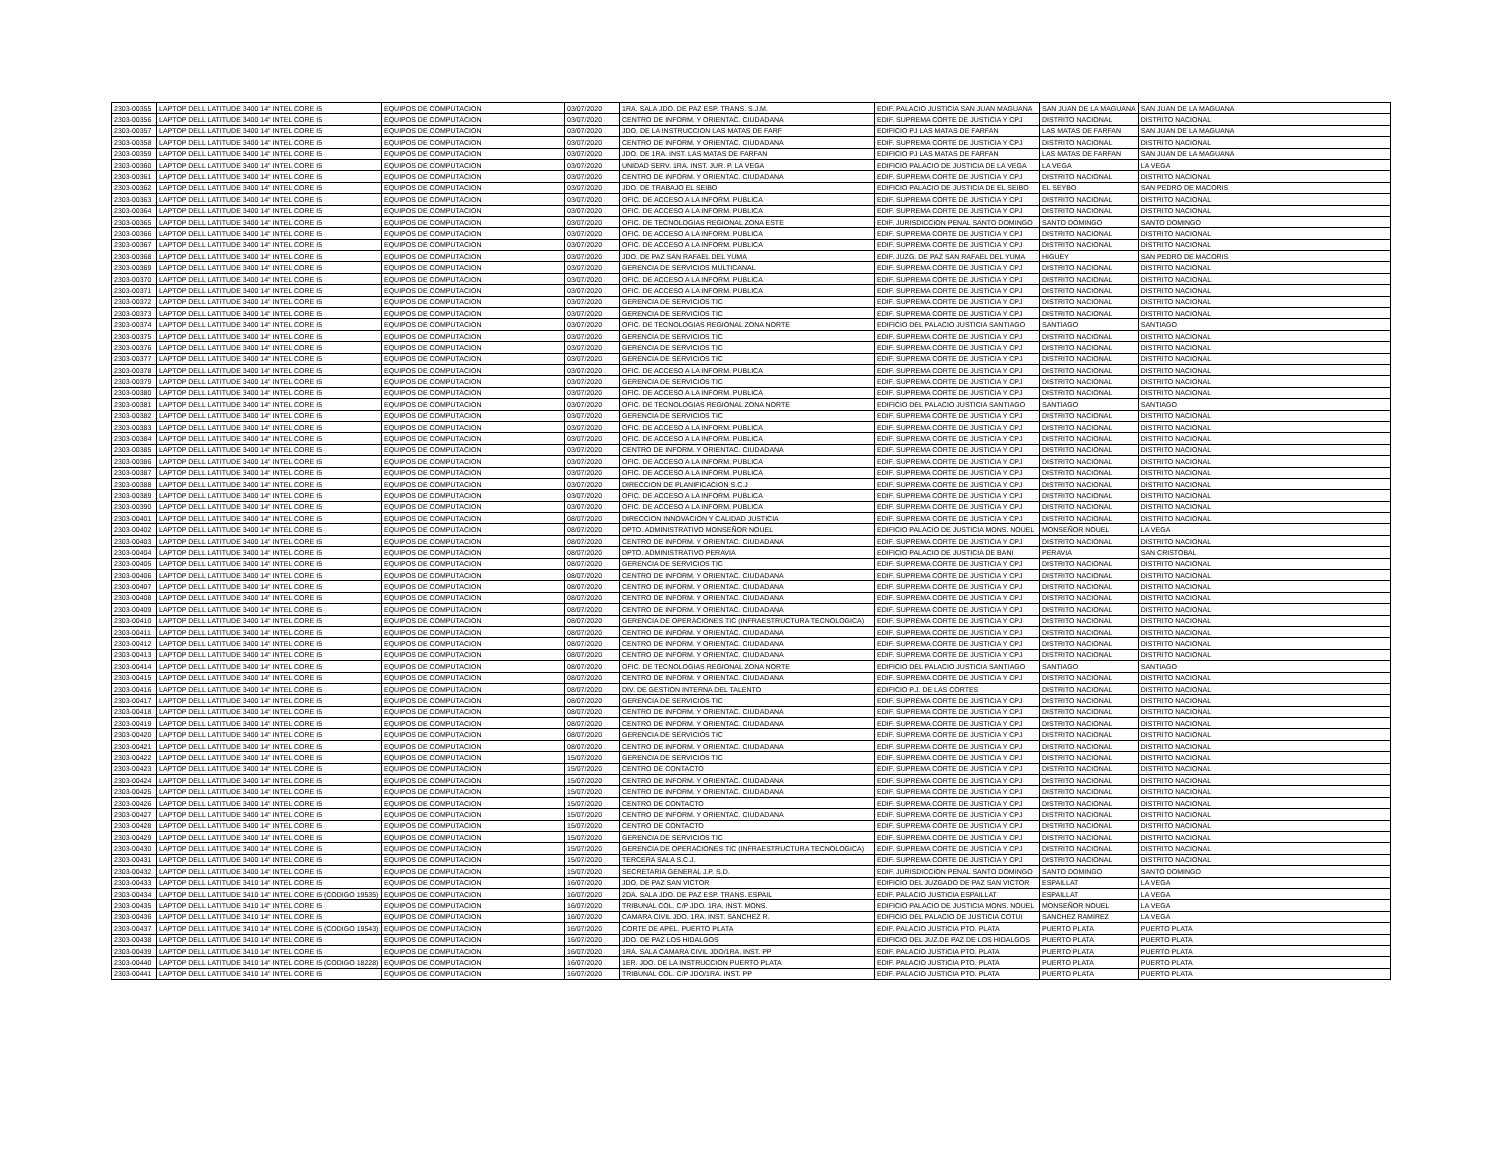| 2303-00355 | LAPTOP DELL LATITUDE 3400 14" INTEL CORE I5 | EQUIPOS DE COMPUTACION | 03/07/2020 | 1RA. SALA JDO. DE PAZ ESP. TRANS. S.J.M. | EDIF. PALACIO JUSTICIA SAN JUAN MAGUANA | SAN JUAN DE LA MAGUANA | SAN JUAN DE LA MAGUANA |
| 2303-00356 | LAPTOP DELL LATITUDE 3400 14" INTEL CORE I5 | EQUIPOS DE COMPUTACION | 03/07/2020 | CENTRO DE INFORM. Y ORIENTAC. CIUDADANA | EDIF. SUPREMA CORTE DE JUSTICIA Y CPJ | DISTRITO NACIONAL | DISTRITO NACIONAL |
| 2303-00357 | LAPTOP DELL LATITUDE 3400 14" INTEL CORE I5 | EQUIPOS DE COMPUTACION | 03/07/2020 | JDO. DE LA INSTRUCCION LAS MATAS DE FARF | EDIFICIO PJ LAS MATAS DE FARFAN | LAS MATAS DE FARFAN | SAN JUAN DE LA MAGUANA |
| 2303-00358 | LAPTOP DELL LATITUDE 3400 14" INTEL CORE I5 | EQUIPOS DE COMPUTACION | 03/07/2020 | CENTRO DE INFORM. Y ORIENTAC. CIUDADANA | EDIF. SUPREMA CORTE DE JUSTICIA Y CPJ | DISTRITO NACIONAL | DISTRITO NACIONAL |
| 2303-00359 | LAPTOP DELL LATITUDE 3400 14" INTEL CORE I5 | EQUIPOS DE COMPUTACION | 03/07/2020 | JDO. DE 1RA. INST. LAS MATAS DE FARFAN | EDIFICIO PJ LAS MATAS DE FARFAN | LAS MATAS DE FARFAN | SAN JUAN DE LA MAGUANA |
| 2303-00360 | LAPTOP DELL LATITUDE 3400 14" INTEL CORE I5 | EQUIPOS DE COMPUTACION | 03/07/2020 | UNIDAD SERV. 1RA. INST. JUR. P. LA VEGA | EDIFICIO PALACIO DE JUSTICIA DE LA VEGA | LA VEGA | LA VEGA |
| 2303-00361 | LAPTOP DELL LATITUDE 3400 14" INTEL CORE I5 | EQUIPOS DE COMPUTACION | 03/07/2020 | CENTRO DE INFORM. Y ORIENTAC. CIUDADANA | EDIF. SUPREMA CORTE DE JUSTICIA Y CPJ | DISTRITO NACIONAL | DISTRITO NACIONAL |
| 2303-00362 | LAPTOP DELL LATITUDE 3400 14" INTEL CORE I5 | EQUIPOS DE COMPUTACION | 03/07/2020 | JDO. DE TRABAJO EL SEIBO | EDIFICIO PALACIO DE JUSTICIA DE EL SEIBO | EL SEYBO | SAN PEDRO DE MACORIS |
| 2303-00363 | LAPTOP DELL LATITUDE 3400 14" INTEL CORE I5 | EQUIPOS DE COMPUTACION | 03/07/2020 | OFIC. DE ACCESO A LA INFORM. PUBLICA | EDIF. SUPREMA CORTE DE JUSTICIA Y CPJ | DISTRITO NACIONAL | DISTRITO NACIONAL |
| 2303-00364 | LAPTOP DELL LATITUDE 3400 14" INTEL CORE I5 | EQUIPOS DE COMPUTACION | 03/07/2020 | OFIC. DE ACCESO A LA INFORM. PUBLICA | EDIF. SUPREMA CORTE DE JUSTICIA Y CPJ | DISTRITO NACIONAL | DISTRITO NACIONAL |
| 2303-00365 | LAPTOP DELL LATITUDE 3400 14" INTEL CORE I5 | EQUIPOS DE COMPUTACION | 03/07/2020 | OFIC. DE TECNOLOGIAS REGIONAL ZONA ESTE | EDIF. JURISDICCION PENAL SANTO DOMINGO | SANTO DOMINGO | SANTO DOMINGO |
| 2303-00366 | LAPTOP DELL LATITUDE 3400 14" INTEL CORE I5 | EQUIPOS DE COMPUTACION | 03/07/2020 | OFIC. DE ACCESO A LA INFORM. PUBLICA | EDIF. SUPREMA CORTE DE JUSTICIA Y CPJ | DISTRITO NACIONAL | DISTRITO NACIONAL |
| 2303-00367 | LAPTOP DELL LATITUDE 3400 14" INTEL CORE I5 | EQUIPOS DE COMPUTACION | 03/07/2020 | OFIC. DE ACCESO A LA INFORM. PUBLICA | EDIF. SUPREMA CORTE DE JUSTICIA Y CPJ | DISTRITO NACIONAL | DISTRITO NACIONAL |
| 2303-00368 | LAPTOP DELL LATITUDE 3400 14" INTEL CORE I5 | EQUIPOS DE COMPUTACION | 03/07/2020 | JDO. DE PAZ SAN RAFAEL DEL YUMA | EDIF. JUZG. DE PAZ SAN RAFAEL DEL YUMA | HIGUEY | SAN PEDRO DE MACORIS |
| 2303-00369 | LAPTOP DELL LATITUDE 3400 14" INTEL CORE I5 | EQUIPOS DE COMPUTACION | 03/07/2020 | GERENCIA DE SERVICIOS MULTICANAL | EDIF. SUPREMA CORTE DE JUSTICIA Y CPJ | DISTRITO NACIONAL | DISTRITO NACIONAL |
| 2303-00370 | LAPTOP DELL LATITUDE 3400 14" INTEL CORE I5 | EQUIPOS DE COMPUTACION | 03/07/2020 | OFIC. DE ACCESO A LA INFORM. PUBLICA | EDIF. SUPREMA CORTE DE JUSTICIA Y CPJ | DISTRITO NACIONAL | DISTRITO NACIONAL |
| 2303-00371 | LAPTOP DELL LATITUDE 3400 14" INTEL CORE I5 | EQUIPOS DE COMPUTACION | 03/07/2020 | OFIC. DE ACCESO A LA INFORM. PUBLICA | EDIF. SUPREMA CORTE DE JUSTICIA Y CPJ | DISTRITO NACIONAL | DISTRITO NACIONAL |
| 2303-00372 | LAPTOP DELL LATITUDE 3400 14" INTEL CORE I5 | EQUIPOS DE COMPUTACION | 03/07/2020 | GERENCIA DE SERVICIOS TIC | EDIF. SUPREMA CORTE DE JUSTICIA Y CPJ | DISTRITO NACIONAL | DISTRITO NACIONAL |
| 2303-00373 | LAPTOP DELL LATITUDE 3400 14" INTEL CORE I5 | EQUIPOS DE COMPUTACION | 03/07/2020 | GERENCIA DE SERVICIOS TIC | EDIF. SUPREMA CORTE DE JUSTICIA Y CPJ | DISTRITO NACIONAL | DISTRITO NACIONAL |
| 2303-00374 | LAPTOP DELL LATITUDE 3400 14" INTEL CORE I5 | EQUIPOS DE COMPUTACION | 03/07/2020 | OFIC. DE TECNOLOGIAS REGIONAL ZONA NORTE | EDIFICIO DEL PALACIO JUSTICIA SANTIAGO | SANTIAGO | SANTIAGO |
| 2303-00375 | LAPTOP DELL LATITUDE 3400 14" INTEL CORE I5 | EQUIPOS DE COMPUTACION | 03/07/2020 | GERENCIA DE SERVICIOS TIC | EDIF. SUPREMA CORTE DE JUSTICIA Y CPJ | DISTRITO NACIONAL | DISTRITO NACIONAL |
| 2303-00376 | LAPTOP DELL LATITUDE 3400 14" INTEL CORE I5 | EQUIPOS DE COMPUTACION | 03/07/2020 | GERENCIA DE SERVICIOS TIC | EDIF. SUPREMA CORTE DE JUSTICIA Y CPJ | DISTRITO NACIONAL | DISTRITO NACIONAL |
| 2303-00377 | LAPTOP DELL LATITUDE 3400 14" INTEL CORE I5 | EQUIPOS DE COMPUTACION | 03/07/2020 | GERENCIA DE SERVICIOS TIC | EDIF. SUPREMA CORTE DE JUSTICIA Y CPJ | DISTRITO NACIONAL | DISTRITO NACIONAL |
| 2303-00378 | LAPTOP DELL LATITUDE 3400 14" INTEL CORE I5 | EQUIPOS DE COMPUTACION | 03/07/2020 | OFIC. DE ACCESO A LA INFORM. PUBLICA | EDIF. SUPREMA CORTE DE JUSTICIA Y CPJ | DISTRITO NACIONAL | DISTRITO NACIONAL |
| 2303-00379 | LAPTOP DELL LATITUDE 3400 14" INTEL CORE I5 | EQUIPOS DE COMPUTACION | 03/07/2020 | GERENCIA DE SERVICIOS TIC | EDIF. SUPREMA CORTE DE JUSTICIA Y CPJ | DISTRITO NACIONAL | DISTRITO NACIONAL |
| 2303-00380 | LAPTOP DELL LATITUDE 3400 14" INTEL CORE I5 | EQUIPOS DE COMPUTACION | 03/07/2020 | OFIC. DE ACCESO A LA INFORM. PUBLICA | EDIF. SUPREMA CORTE DE JUSTICIA Y CPJ | DISTRITO NACIONAL | DISTRITO NACIONAL |
| 2303-00381 | LAPTOP DELL LATITUDE 3400 14" INTEL CORE I5 | EQUIPOS DE COMPUTACION | 03/07/2020 | OFIC. DE TECNOLOGIAS REGIONAL ZONA NORTE | EDIFICIO DEL PALACIO JUSTICIA SANTIAGO | SANTIAGO | SANTIAGO |
| 2303-00382 | LAPTOP DELL LATITUDE 3400 14" INTEL CORE I5 | EQUIPOS DE COMPUTACION | 03/07/2020 | GERENCIA DE SERVICIOS TIC | EDIF. SUPREMA CORTE DE JUSTICIA Y CPJ | DISTRITO NACIONAL | DISTRITO NACIONAL |
| 2303-00383 | LAPTOP DELL LATITUDE 3400 14" INTEL CORE I5 | EQUIPOS DE COMPUTACION | 03/07/2020 | OFIC. DE ACCESO A LA INFORM. PUBLICA | EDIF. SUPREMA CORTE DE JUSTICIA Y CPJ | DISTRITO NACIONAL | DISTRITO NACIONAL |
| 2303-00384 | LAPTOP DELL LATITUDE 3400 14" INTEL CORE I5 | EQUIPOS DE COMPUTACION | 03/07/2020 | OFIC. DE ACCESO A LA INFORM. PUBLICA | EDIF. SUPREMA CORTE DE JUSTICIA Y CPJ | DISTRITO NACIONAL | DISTRITO NACIONAL |
| 2303-00385 | LAPTOP DELL LATITUDE 3400 14" INTEL CORE I5 | EQUIPOS DE COMPUTACION | 03/07/2020 | CENTRO DE INFORM. Y ORIENTAC. CIUDADANA | EDIF. SUPREMA CORTE DE JUSTICIA Y CPJ | DISTRITO NACIONAL | DISTRITO NACIONAL |
| 2303-00386 | LAPTOP DELL LATITUDE 3400 14" INTEL CORE I5 | EQUIPOS DE COMPUTACION | 03/07/2020 | OFIC. DE ACCESO A LA INFORM. PUBLICA | EDIF. SUPREMA CORTE DE JUSTICIA Y CPJ | DISTRITO NACIONAL | DISTRITO NACIONAL |
| 2303-00387 | LAPTOP DELL LATITUDE 3400 14" INTEL CORE I5 | EQUIPOS DE COMPUTACION | 03/07/2020 | OFIC. DE ACCESO A LA INFORM. PUBLICA | EDIF. SUPREMA CORTE DE JUSTICIA Y CPJ | DISTRITO NACIONAL | DISTRITO NACIONAL |
| 2303-00388 | LAPTOP DELL LATITUDE 3400 14" INTEL CORE I5 | EQUIPOS DE COMPUTACION | 03/07/2020 | DIRECCION DE PLANIFICACION S.C.J | EDIF. SUPREMA CORTE DE JUSTICIA Y CPJ | DISTRITO NACIONAL | DISTRITO NACIONAL |
| 2303-00389 | LAPTOP DELL LATITUDE 3400 14" INTEL CORE I5 | EQUIPOS DE COMPUTACION | 03/07/2020 | OFIC. DE ACCESO A LA INFORM. PUBLICA | EDIF. SUPREMA CORTE DE JUSTICIA Y CPJ | DISTRITO NACIONAL | DISTRITO NACIONAL |
| 2303-00390 | LAPTOP DELL LATITUDE 3400 14" INTEL CORE I5 | EQUIPOS DE COMPUTACION | 03/07/2020 | OFIC. DE ACCESO A LA INFORM. PUBLICA | EDIF. SUPREMA CORTE DE JUSTICIA Y CPJ | DISTRITO NACIONAL | DISTRITO NACIONAL |
| 2303-00401 | LAPTOP DELL LATITUDE 3400 14" INTEL CORE I5 | EQUIPOS DE COMPUTACION | 08/07/2020 | DIRECCION INNOVACION Y CALIDAD JUSTICIA | EDIF. SUPREMA CORTE DE JUSTICIA Y CPJ | DISTRITO NACIONAL | DISTRITO NACIONAL |
| 2303-00402 | LAPTOP DELL LATITUDE 3400 14" INTEL CORE I5 | EQUIPOS DE COMPUTACION | 08/07/2020 | DPTO. ADMINISTRATIVO MONSEÑOR NOUEL | EDIFICIO PALACIO DE JUSTICIA MONS. NOUEL | MONSEÑOR NOUEL | LA VEGA |
| 2303-00403 | LAPTOP DELL LATITUDE 3400 14" INTEL CORE I5 | EQUIPOS DE COMPUTACION | 08/07/2020 | CENTRO DE INFORM. Y ORIENTAC. CIUDADANA | EDIF. SUPREMA CORTE DE JUSTICIA Y CPJ | DISTRITO NACIONAL | DISTRITO NACIONAL |
| 2303-00404 | LAPTOP DELL LATITUDE 3400 14" INTEL CORE I5 | EQUIPOS DE COMPUTACION | 08/07/2020 | DPTO. ADMINISTRATIVO PERAVIA | EDIFICIO PALACIO DE JUSTICIA DE BANI | PERAVIA | SAN CRISTOBAL |
| 2303-00405 | LAPTOP DELL LATITUDE 3400 14" INTEL CORE I5 | EQUIPOS DE COMPUTACION | 08/07/2020 | GERENCIA DE SERVICIOS TIC | EDIF. SUPREMA CORTE DE JUSTICIA Y CPJ | DISTRITO NACIONAL | DISTRITO NACIONAL |
| 2303-00406 | LAPTOP DELL LATITUDE 3400 14" INTEL CORE I5 | EQUIPOS DE COMPUTACION | 08/07/2020 | CENTRO DE INFORM. Y ORIENTAC. CIUDADANA | EDIF. SUPREMA CORTE DE JUSTICIA Y CPJ | DISTRITO NACIONAL | DISTRITO NACIONAL |
| 2303-00407 | LAPTOP DELL LATITUDE 3400 14" INTEL CORE I5 | EQUIPOS DE COMPUTACION | 08/07/2020 | CENTRO DE INFORM. Y ORIENTAC. CIUDADANA | EDIF. SUPREMA CORTE DE JUSTICIA Y CPJ | DISTRITO NACIONAL | DISTRITO NACIONAL |
| 2303-00408 | LAPTOP DELL LATITUDE 3400 14" INTEL CORE I5 | EQUIPOS DE COMPUTACION | 08/07/2020 | CENTRO DE INFORM. Y ORIENTAC. CIUDADANA | EDIF. SUPREMA CORTE DE JUSTICIA Y CPJ | DISTRITO NACIONAL | DISTRITO NACIONAL |
| 2303-00409 | LAPTOP DELL LATITUDE 3400 14" INTEL CORE I5 | EQUIPOS DE COMPUTACION | 08/07/2020 | CENTRO DE INFORM. Y ORIENTAC. CIUDADANA | EDIF. SUPREMA CORTE DE JUSTICIA Y CPJ | DISTRITO NACIONAL | DISTRITO NACIONAL |
| 2303-00410 | LAPTOP DELL LATITUDE 3400 14" INTEL CORE I5 | EQUIPOS DE COMPUTACION | 08/07/2020 | GERENCIA DE OPERACIONES TIC (INFRAESTRUCTURA TECNOLOGICA) | EDIF. SUPREMA CORTE DE JUSTICIA Y CPJ | DISTRITO NACIONAL | DISTRITO NACIONAL |
| 2303-00411 | LAPTOP DELL LATITUDE 3400 14" INTEL CORE I5 | EQUIPOS DE COMPUTACION | 08/07/2020 | CENTRO DE INFORM. Y ORIENTAC. CIUDADANA | EDIF. SUPREMA CORTE DE JUSTICIA Y CPJ | DISTRITO NACIONAL | DISTRITO NACIONAL |
| 2303-00412 | LAPTOP DELL LATITUDE 3400 14" INTEL CORE I5 | EQUIPOS DE COMPUTACION | 08/07/2020 | CENTRO DE INFORM. Y ORIENTAC. CIUDADANA | EDIF. SUPREMA CORTE DE JUSTICIA Y CPJ | DISTRITO NACIONAL | DISTRITO NACIONAL |
| 2303-00413 | LAPTOP DELL LATITUDE 3400 14" INTEL CORE I5 | EQUIPOS DE COMPUTACION | 08/07/2020 | CENTRO DE INFORM. Y ORIENTAC. CIUDADANA | EDIF. SUPREMA CORTE DE JUSTICIA Y CPJ | DISTRITO NACIONAL | DISTRITO NACIONAL |
| 2303-00414 | LAPTOP DELL LATITUDE 3400 14" INTEL CORE I5 | EQUIPOS DE COMPUTACION | 08/07/2020 | OFIC. DE TECNOLOGIAS REGIONAL ZONA NORTE | EDIFICIO DEL PALACIO JUSTICIA SANTIAGO | SANTIAGO | SANTIAGO |
| 2303-00415 | LAPTOP DELL LATITUDE 3400 14" INTEL CORE I5 | EQUIPOS DE COMPUTACION | 08/07/2020 | CENTRO DE INFORM. Y ORIENTAC. CIUDADANA | EDIF. SUPREMA CORTE DE JUSTICIA Y CPJ | DISTRITO NACIONAL | DISTRITO NACIONAL |
| 2303-00416 | LAPTOP DELL LATITUDE 3400 14" INTEL CORE I5 | EQUIPOS DE COMPUTACION | 08/07/2020 | DIV. DE GESTION INTERNA DEL TALENTO | EDIFICIO P.J. DE LAS CORTES | DISTRITO NACIONAL | DISTRITO NACIONAL |
| 2303-00417 | LAPTOP DELL LATITUDE 3400 14" INTEL CORE I5 | EQUIPOS DE COMPUTACION | 08/07/2020 | GERENCIA DE SERVICIOS TIC | EDIF. SUPREMA CORTE DE JUSTICIA Y CPJ | DISTRITO NACIONAL | DISTRITO NACIONAL |
| 2303-00418 | LAPTOP DELL LATITUDE 3400 14" INTEL CORE I5 | EQUIPOS DE COMPUTACION | 08/07/2020 | CENTRO DE INFORM. Y ORIENTAC. CIUDADANA | EDIF. SUPREMA CORTE DE JUSTICIA Y CPJ | DISTRITO NACIONAL | DISTRITO NACIONAL |
| 2303-00419 | LAPTOP DELL LATITUDE 3400 14" INTEL CORE I5 | EQUIPOS DE COMPUTACION | 08/07/2020 | CENTRO DE INFORM. Y ORIENTAC. CIUDADANA | EDIF. SUPREMA CORTE DE JUSTICIA Y CPJ | DISTRITO NACIONAL | DISTRITO NACIONAL |
| 2303-00420 | LAPTOP DELL LATITUDE 3400 14" INTEL CORE I5 | EQUIPOS DE COMPUTACION | 08/07/2020 | GERENCIA DE SERVICIOS TIC | EDIF. SUPREMA CORTE DE JUSTICIA Y CPJ | DISTRITO NACIONAL | DISTRITO NACIONAL |
| 2303-00421 | LAPTOP DELL LATITUDE 3400 14" INTEL CORE I5 | EQUIPOS DE COMPUTACION | 08/07/2020 | CENTRO DE INFORM. Y ORIENTAC. CIUDADANA | EDIF. SUPREMA CORTE DE JUSTICIA Y CPJ | DISTRITO NACIONAL | DISTRITO NACIONAL |
| 2303-00422 | LAPTOP DELL LATITUDE 3400 14" INTEL CORE I5 | EQUIPOS DE COMPUTACION | 15/07/2020 | GERENCIA DE SERVICIOS TIC | EDIF. SUPREMA CORTE DE JUSTICIA Y CPJ | DISTRITO NACIONAL | DISTRITO NACIONAL |
| 2303-00423 | LAPTOP DELL LATITUDE 3400 14" INTEL CORE I5 | EQUIPOS DE COMPUTACION | 15/07/2020 | CENTRO DE CONTACTO | EDIF. SUPREMA CORTE DE JUSTICIA Y CPJ | DISTRITO NACIONAL | DISTRITO NACIONAL |
| 2303-00424 | LAPTOP DELL LATITUDE 3400 14" INTEL CORE I5 | EQUIPOS DE COMPUTACION | 15/07/2020 | CENTRO DE INFORM. Y ORIENTAC. CIUDADANA | EDIF. SUPREMA CORTE DE JUSTICIA Y CPJ | DISTRITO NACIONAL | DISTRITO NACIONAL |
| 2303-00425 | LAPTOP DELL LATITUDE 3400 14" INTEL CORE I5 | EQUIPOS DE COMPUTACION | 15/07/2020 | CENTRO DE INFORM. Y ORIENTAC. CIUDADANA | EDIF. SUPREMA CORTE DE JUSTICIA Y CPJ | DISTRITO NACIONAL | DISTRITO NACIONAL |
| 2303-00426 | LAPTOP DELL LATITUDE 3400 14" INTEL CORE I5 | EQUIPOS DE COMPUTACION | 15/07/2020 | CENTRO DE CONTACTO | EDIF. SUPREMA CORTE DE JUSTICIA Y CPJ | DISTRITO NACIONAL | DISTRITO NACIONAL |
| 2303-00427 | LAPTOP DELL LATITUDE 3400 14" INTEL CORE I5 | EQUIPOS DE COMPUTACION | 15/07/2020 | CENTRO DE INFORM. Y ORIENTAC. CIUDADANA | EDIF. SUPREMA CORTE DE JUSTICIA Y CPJ | DISTRITO NACIONAL | DISTRITO NACIONAL |
| 2303-00428 | LAPTOP DELL LATITUDE 3400 14" INTEL CORE I5 | EQUIPOS DE COMPUTACION | 15/07/2020 | CENTRO DE CONTACTO | EDIF. SUPREMA CORTE DE JUSTICIA Y CPJ | DISTRITO NACIONAL | DISTRITO NACIONAL |
| 2303-00429 | LAPTOP DELL LATITUDE 3400 14" INTEL CORE I5 | EQUIPOS DE COMPUTACION | 15/07/2020 | GERENCIA DE SERVICIOS TIC | EDIF. SUPREMA CORTE DE JUSTICIA Y CPJ | DISTRITO NACIONAL | DISTRITO NACIONAL |
| 2303-00430 | LAPTOP DELL LATITUDE 3400 14" INTEL CORE I5 | EQUIPOS DE COMPUTACION | 15/07/2020 | GERENCIA DE OPERACIONES TIC (INFRAESTRUCTURA TECNOLOGICA) | EDIF. SUPREMA CORTE DE JUSTICIA Y CPJ | DISTRITO NACIONAL | DISTRITO NACIONAL |
| 2303-00431 | LAPTOP DELL LATITUDE 3400 14" INTEL CORE I5 | EQUIPOS DE COMPUTACION | 15/07/2020 | TERCERA SALA S.C.J. | EDIF. SUPREMA CORTE DE JUSTICIA Y CPJ | DISTRITO NACIONAL | DISTRITO NACIONAL |
| 2303-00432 | LAPTOP DELL LATITUDE 3400 14" INTEL CORE I5 | EQUIPOS DE COMPUTACION | 15/07/2020 | SECRETARIA GENERAL J.P. S.D. | EDIF. JURISDICCION PENAL SANTO DOMINGO | SANTO DOMINGO | SANTO DOMINGO |
| 2303-00433 | LAPTOP DELL LATITUDE 3410 14" INTEL CORE I5 | EQUIPOS DE COMPUTACION | 16/07/2020 | JDO. DE PAZ SAN VICTOR | EDIFICIO DEL JUZGADO DE PAZ SAN VICTOR | ESPAILLAT | LA VEGA |
| 2303-00434 | LAPTOP DELL LATITUDE 3410 14" INTEL CORE I5 (CODIGO 19535) | EQUIPOS DE COMPUTACION | 16/07/2020 | 2DA. SALA JDO. DE PAZ ESP. TRANS. ESPAIL | EDIF. PALACIO JUSTICIA ESPAILLAT | ESPAILLAT | LA VEGA |
| 2303-00435 | LAPTOP DELL LATITUDE 3410 14" INTEL CORE I5 | EQUIPOS DE COMPUTACION | 16/07/2020 | TRIBUNAL COL. C/P JDO. 1RA. INST. MONS. | EDIFICIO PALACIO DE JUSTICIA MONS. NOUEL | MONSEÑOR NOUEL | LA VEGA |
| 2303-00436 | LAPTOP DELL LATITUDE 3410 14" INTEL CORE I5 | EQUIPOS DE COMPUTACION | 16/07/2020 | CAMARA CIVIL JDO. 1RA. INST. SANCHEZ R. | EDIFICIO DEL PALACIO DE JUSTICIA COTUI | SANCHEZ RAMIREZ | LA VEGA |
| 2303-00437 | LAPTOP DELL LATITUDE 3410 14" INTEL CORE I5 (CODIGO 19543) | EQUIPOS DE COMPUTACION | 16/07/2020 | CORTE DE APEL. PUERTO PLATA | EDIF. PALACIO JUSTICIA PTO. PLATA | PUERTO PLATA | PUERTO PLATA |
| 2303-00438 | LAPTOP DELL LATITUDE 3410 14" INTEL CORE I5 | EQUIPOS DE COMPUTACION | 16/07/2020 | JDO. DE PAZ LOS HIDALGOS | EDIFICIO DEL JUZ.DE PAZ DE LOS HIDALGOS | PUERTO PLATA | PUERTO PLATA |
| 2303-00439 | LAPTOP DELL LATITUDE 3410 14" INTEL CORE I5 | EQUIPOS DE COMPUTACION | 16/07/2020 | 1RA. SALA CAMARA CIVIL JDO/1RA. INST. PP | EDIF. PALACIO JUSTICIA PTO. PLATA | PUERTO PLATA | PUERTO PLATA |
| 2303-00440 | LAPTOP DELL LATITUDE 3410 14" INTEL CORE I5 (CODIGO 18228) | EQUIPOS DE COMPUTACION | 16/07/2020 | 1ER. JDO. DE LA INSTRUCCION PUERTO PLATA | EDIF. PALACIO JUSTICIA PTO. PLATA | PUERTO PLATA | PUERTO PLATA |
| 2303-00441 | LAPTOP DELL LATITUDE 3410 14" INTEL CORE I5 | EQUIPOS DE COMPUTACION | 16/07/2020 | TRIBUNAL COL. C/P JDO/1RA. INST. PP | EDIF. PALACIO JUSTICIA PTO. PLATA | PUERTO PLATA | PUERTO PLATA |